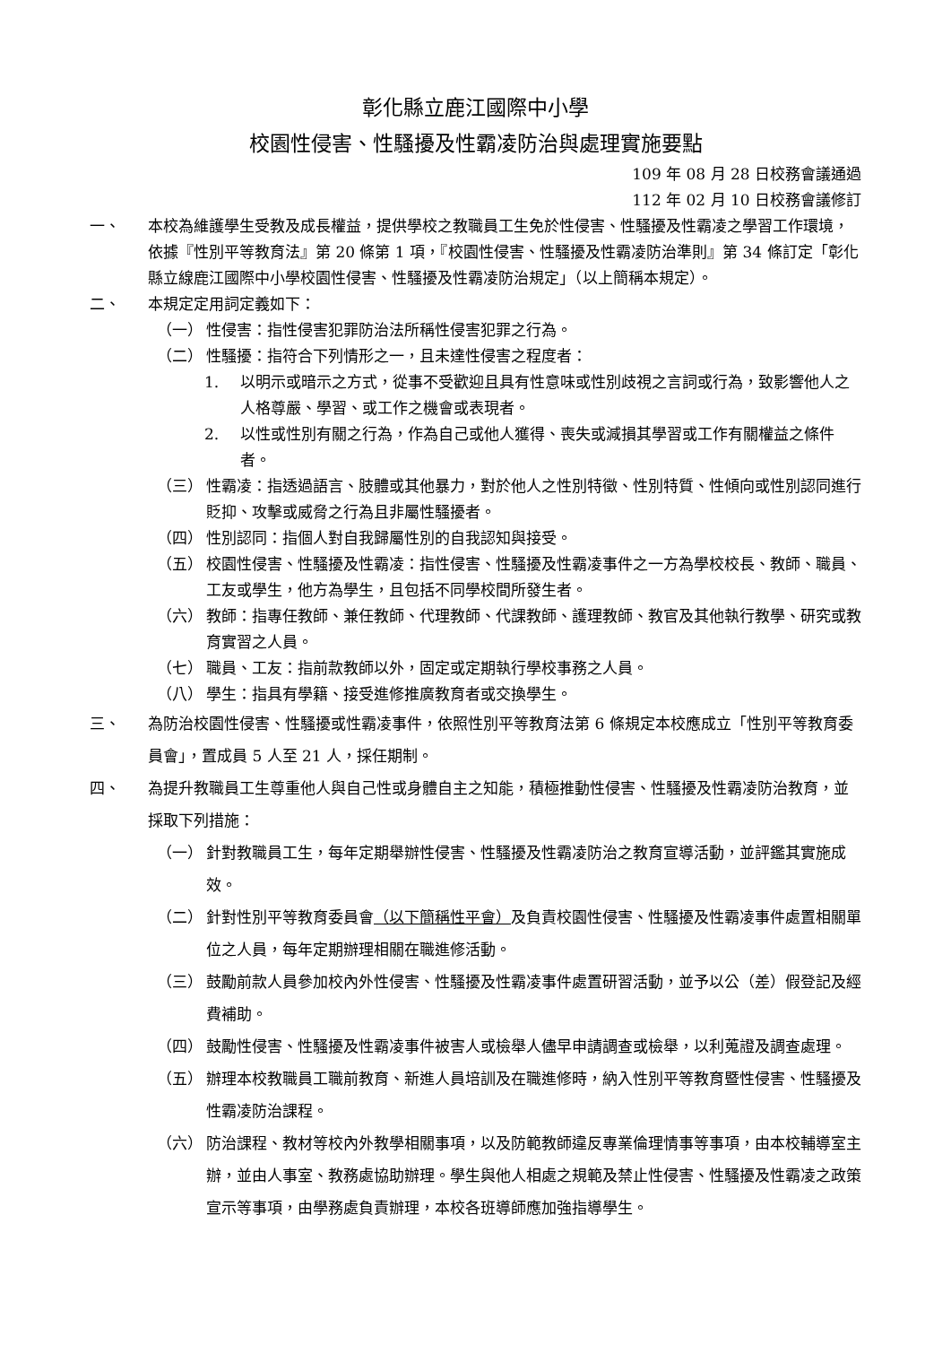彰化縣立鹿江國際中小學
校園性侵害、性騷擾及性霸凌防治與處理實施要點
109 年 08 月 28 日校務會議通過
112 年 02 月 10 日校務會議修訂
一、 本校為維護學生受教及成長權益，提供學校之教職員工生免於性侵害、性騷擾及性霸凌之學習工作環境，依據『性別平等教育法』第 20 條第 1 項，『校園性侵害、性騷擾及性霸凌防治準則』第 34 條訂定「彰化縣立線鹿江國際中小學校園性侵害、性騷擾及性霸凌防治規定」（以上簡稱本規定）。
二、 本規定定用詞定義如下：
（一） 性侵害：指性侵害犯罪防治法所稱性侵害犯罪之行為。
（二） 性騷擾：指符合下列情形之一，且未達性侵害之程度者：
1. 以明示或暗示之方式，從事不受歡迎且具有性意味或性別歧視之言詞或行為，致影響他人之人格尊嚴、學習、或工作之機會或表現者。
2. 以性或性別有關之行為，作為自己或他人獲得、喪失或減損其學習或工作有關權益之條件者。
（三） 性霸凌：指透過語言、肢體或其他暴力，對於他人之性別特徵、性別特質、性傾向或性別認同進行貶抑、攻擊或威脅之行為且非屬性騷擾者。
（四） 性別認同：指個人對自我歸屬性別的自我認知與接受。
（五） 校園性侵害、性騷擾及性霸凌：指性侵害、性騷擾及性霸凌事件之一方為學校校長、教師、職員、工友或學生，他方為學生，且包括不同學校間所發生者。
（六） 教師：指專任教師、兼任教師、代理教師、代課教師、護理教師、教官及其他執行教學、研究或教育實習之人員。
（七） 職員、工友：指前款教師以外，固定或定期執行學校事務之人員。
（八） 學生：指具有學籍、接受進修推廣教育者或交換學生。
三、 為防治校園性侵害、性騷擾或性霸凌事件，依照性別平等教育法第 6 條規定本校應成立「性別平等教育委員會」，置成員 5 人至 21 人，採任期制。
四、 為提升教職員工生尊重他人與自己性或身體自主之知能，積極推動性侵害、性騷擾及性霸凌防治教育，並採取下列措施：
（一） 針對教職員工生，每年定期舉辦性侵害、性騷擾及性霸凌防治之教育宣導活動，並評鑑其實施成效。
（二） 針對性別平等教育委員會（以下簡稱性平會）及負責校園性侵害、性騷擾及性霸凌事件處置相關單位之人員，每年定期辦理相關在職進修活動。
（三） 鼓勵前款人員參加校內外性侵害、性騷擾及性霸凌事件處置研習活動，並予以公（差）假登記及經費補助。
（四） 鼓勵性侵害、性騷擾及性霸凌事件被害人或檢舉人儘早申請調查或檢舉，以利蒐證及調查處理。
（五） 辦理本校教職員工職前教育、新進人員培訓及在職進修時，納入性別平等教育暨性侵害、性騷擾及性霸凌防治課程。
（六） 防治課程、教材等校內外教學相關事項，以及防範教師違反專業倫理情事等事項，由本校輔導室主辦，並由人事室、教務處協助辦理。學生與他人相處之規範及禁止性侵害、性騷擾及性霸凌之政策宣示等事項，由學務處負責辦理，本校各班導師應加強指導學生。